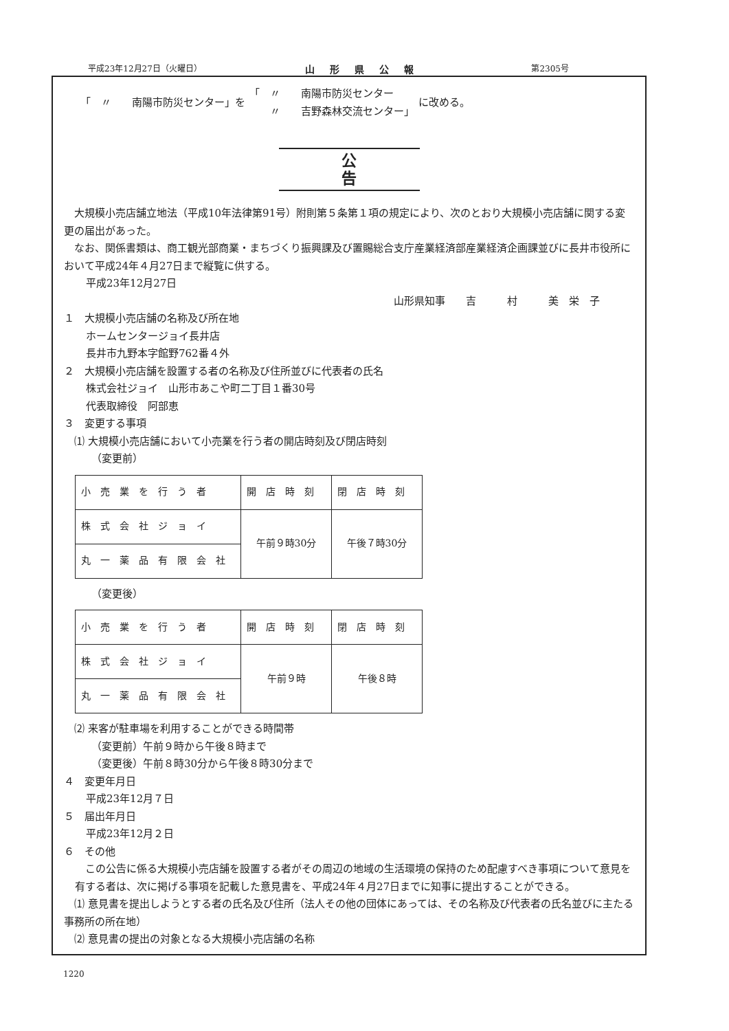平成23年12月27日（火曜日） 山形県公報 第2305号
「　〃　　南陽市防災センター」を 「　〃　　南陽市防災センター
　　〃　　吉野森林交流センター」 に改める。
公告
　大規模小売店舗立地法（平成10年法律第91号）附則第５条第１項の規定により、次のとおり大規模小売店舗に関する変更の届出があった。
　なお、関係書類は、商工観光部商業・まちづくり振興課及び置賜総合支庁産業経済部産業経済企画課並びに長井市役所において平成24年４月27日まで縦覧に供する。
平成23年12月27日
山形県知事　　吉　　　村　　　美　栄　子
１　大規模小売店舗の名称及び所在地
ホームセンタージョイ長井店
長井市九野本字館野762番４外
２　大規模小売店舗を設置する者の名称及び住所並びに代表者の氏名
株式会社ジョイ　山形市あこや町二丁目１番30号
代表取締役　阿部恵
３　変更する事項
　⑴ 大規模小売店舗において小売業を行う者の開店時刻及び閉店時刻
（変更前）
| 小売業を行う者 | 開店時刻 | 閉店時刻 |
| 株式会社ジョイ | 午前９時30分 | 午後７時30分 |
| 丸一薬品有限会社 | | |
（変更後）
| 小売業を行う者 | 開店時刻 | 閉店時刻 |
| 株式会社ジョイ | 午前９時 | 午後８時 |
| 丸一薬品有限会社 | | |
　⑵ 来客が駐車場を利用することができる時間帯
（変更前）午前９時から午後８時まで
（変更後）午前８時30分から午後８時30分まで
４　変更年月日
平成23年12月７日
５　届出年月日
平成23年12月２日
６　その他
　この公告に係る大規模小売店舗を設置する者がその周辺の地域の生活環境の保持のため配慮すべき事項について意見を有する者は、次に掲げる事項を記載した意見書を、平成24年４月27日までに知事に提出することができる。
　⑴ 意見書を提出しようとする者の氏名及び住所（法人その他の団体にあっては、その名称及び代表者の氏名並びに主たる事務所の所在地）
　⑵ 意見書の提出の対象となる大規模小売店舗の名称
1220